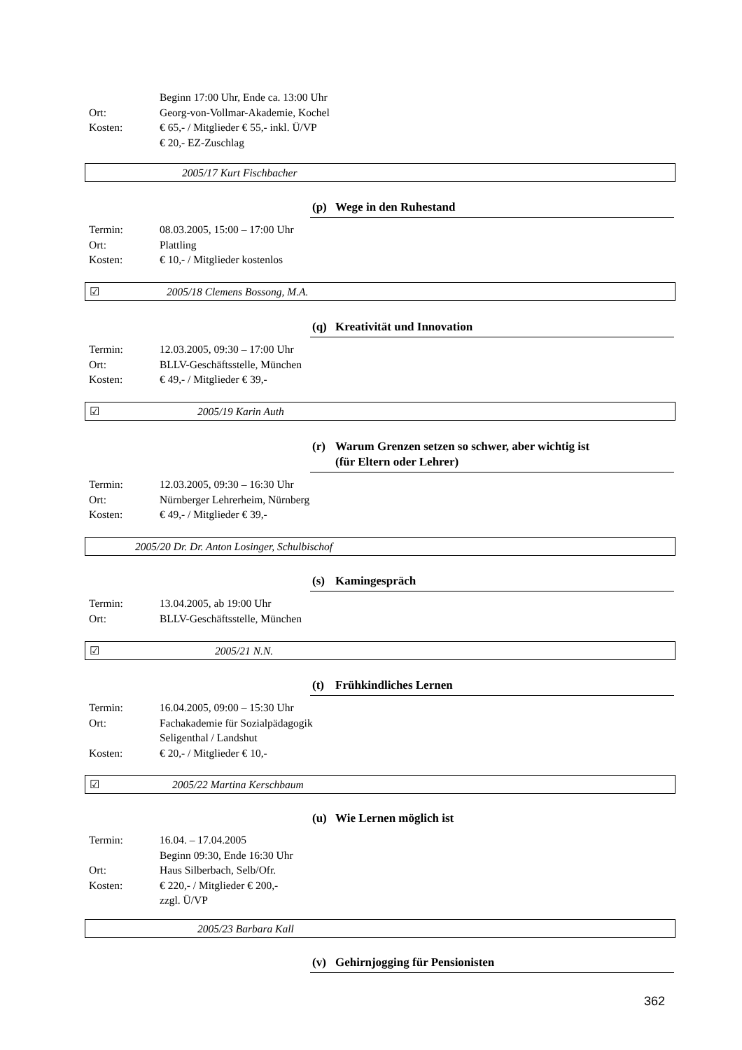Beginn 17:00 Uhr, Ende ca. 13:00 Uhr
Ort: Georg-von-Vollmar-Akademie, Kochel
Kosten: € 65,- / Mitglieder € 55,- inkl. Ü/VP
€ 20,- EZ-Zuschlag
2005/17 Kurt Fischbacher
(p) Wege in den Ruhestand
Termin: 08.03.2005, 15:00 – 17:00 Uhr
Ort: Plattling
Kosten: € 10,- / Mitglieder kostenlos
☑ 2005/18 Clemens Bossong, M.A.
(q) Kreativität und Innovation
Termin: 12.03.2005, 09:30 – 17:00 Uhr
Ort: BLLV-Geschäftsstelle, München
Kosten: € 49,- / Mitglieder € 39,-
☑ 2005/19 Karin Auth
(r) Warum Grenzen setzen so schwer, aber wichtig ist
(für Eltern oder Lehrer)
Termin: 12.03.2005, 09:30 – 16:30 Uhr
Ort: Nürnberger Lehrerheim, Nürnberg
Kosten: € 49,- / Mitglieder € 39,-
2005/20 Dr. Dr. Anton Losinger, Schulbischof
(s) Kamingespräch
Termin: 13.04.2005, ab 19:00 Uhr
Ort: BLLV-Geschäftsstelle, München
☑ 2005/21 N.N.
(t) Frühkindliches Lernen
Termin: 16.04.2005, 09:00 – 15:30 Uhr
Ort: Fachakademie für Sozialpädagogik
Seligenthal / Landshut
Kosten: € 20,- / Mitglieder € 10,-
☑ 2005/22 Martina Kerschbaum
(u) Wie Lernen möglich ist
Termin: 16.04. – 17.04.2005
Beginn 09:30, Ende 16:30 Uhr
Ort: Haus Silberbach, Selb/Ofr.
Kosten: € 220,- / Mitglieder € 200,-
zzgl. Ü/VP
2005/23 Barbara Kall
(v) Gehirnjogging für Pensionisten
362